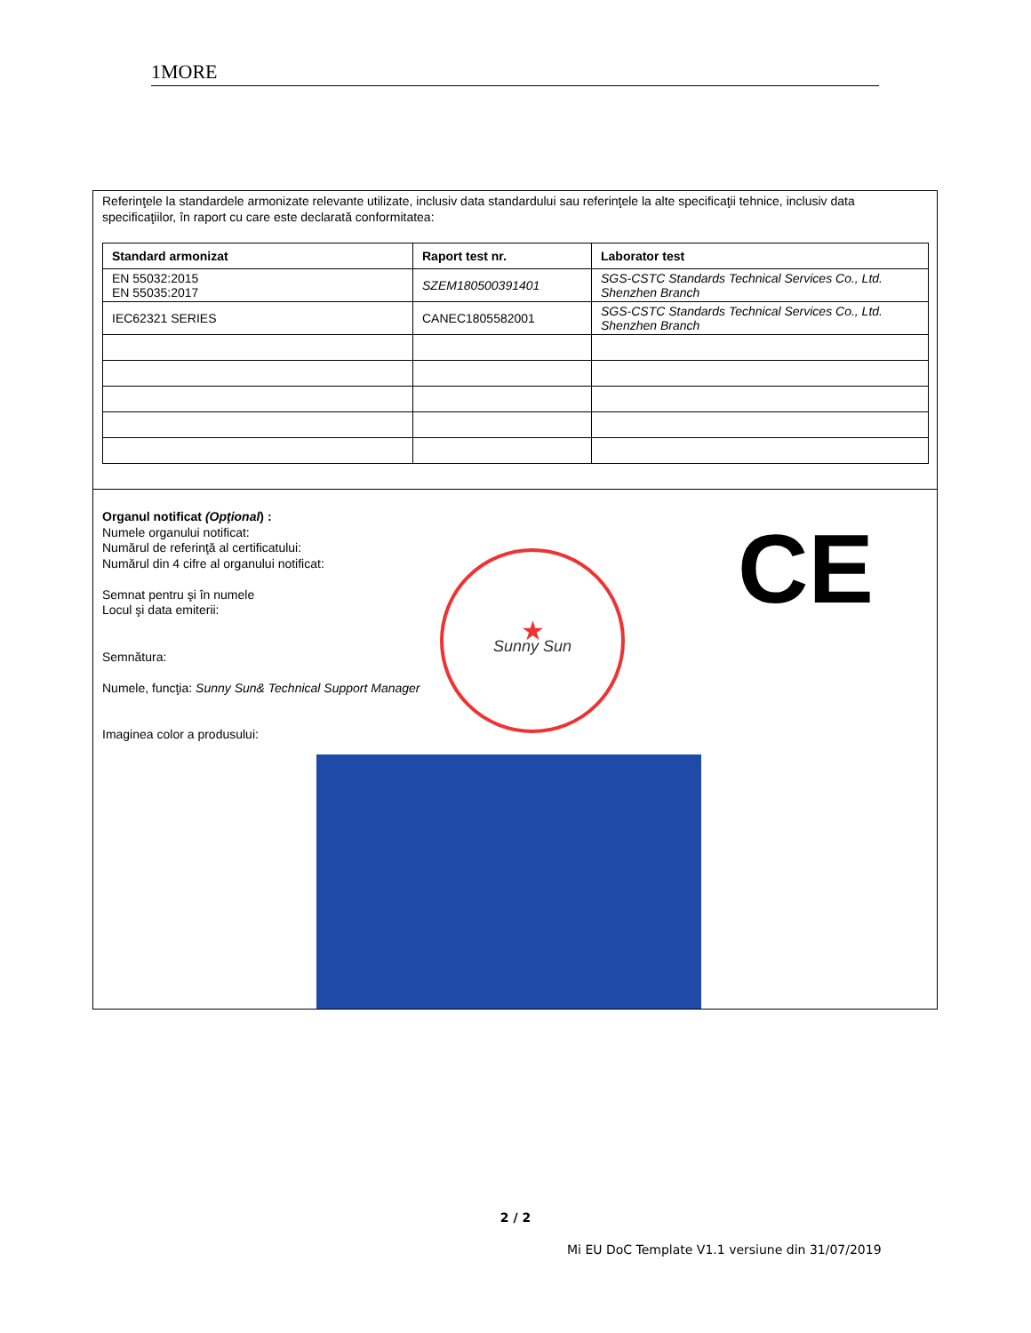1MORE
Referinţele la standardele armonizate relevante utilizate, inclusiv data standardului sau referinţele la alte specificaţii tehnice, inclusiv data specificaţiilor, în raport cu care este declarată conformitatea:
| Standard armonizat | Raport test nr. | Laborator test |
| --- | --- | --- |
| EN 55032:2015 EN 55035:2017 | SZEM180500391401 | SGS-CSTC Standards Technical Services Co., Ltd. Shenzhen Branch |
| IEC62321 SERIES | CANEC1805582001 | SGS-CSTC Standards Technical Services Co., Ltd. Shenzhen Branch |
Organul notificat (Opţional) :
Numele organului notificat:
Numărul de referinţă al certificatului:
Numărul din 4 cifre al organului notificat:
Semnat pentru şi în numele
Locul şi data emiterii:
Semnătura:
Numele, funcţia: Sunny Sun& Technical Support Manager
Imaginea color a produsului:
★
Sunny Sun
CE
2 / 2
Mi EU DoC Template V1.1 versiune din 31/07/2019